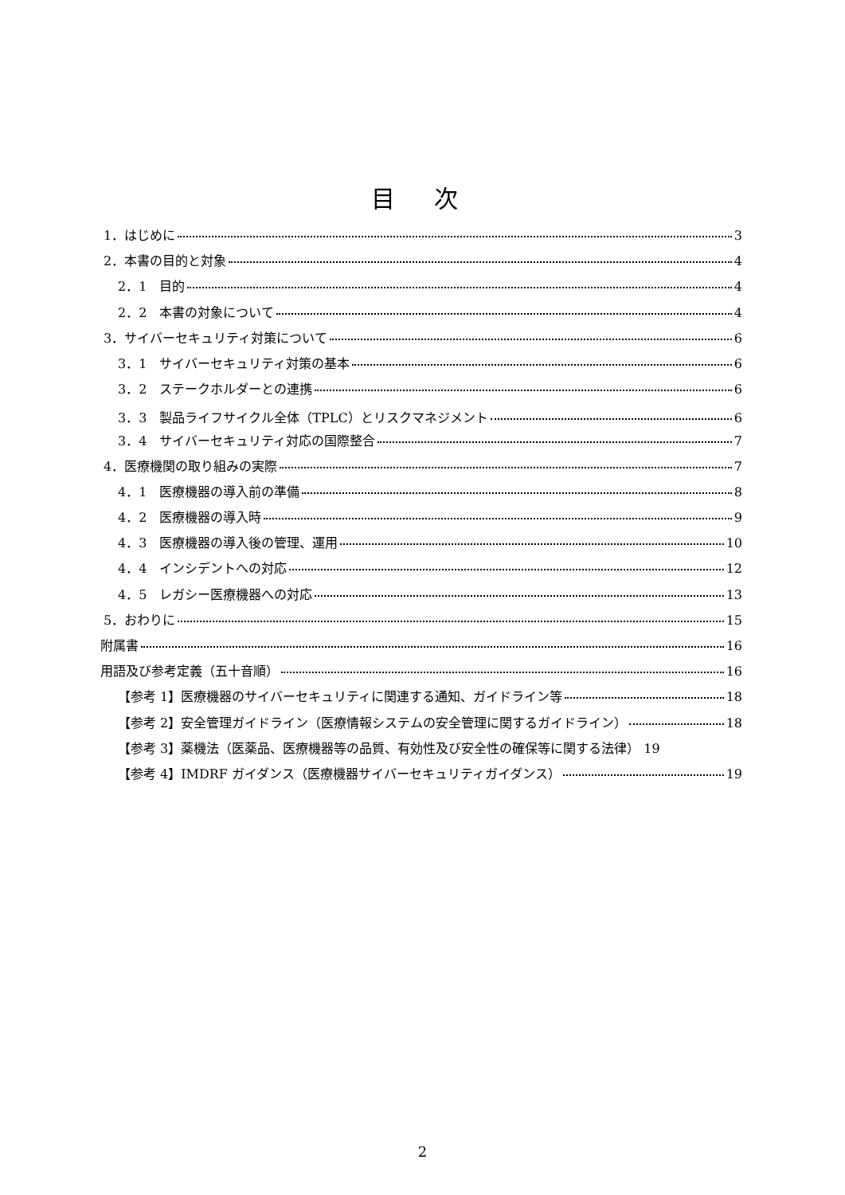目 次
1．はじめに 3
2．本書の目的と対象 4
2．1　目的 4
2．2　本書の対象について 4
3．サイバーセキュリティ対策について 6
3．1　サイバーセキュリティ対策の基本 6
3．2　ステークホルダーとの連携 6
3．3　製品ライフサイクル全体（TPLC）とリスクマネジメント 6
3．4　サイバーセキュリティ対応の国際整合 7
4．医療機関の取り組みの実際 7
4．1　医療機器の導入前の準備 8
4．2　医療機器の導入時 9
4．3　医療機器の導入後の管理、運用 10
4．4　インシデントへの対応 12
4．5　レガシー医療機器への対応 13
5．おわりに 15
附属書 16
用語及び参考定義（五十音順） 16
【参考 1】医療機器のサイバーセキュリティに関連する通知、ガイドライン等 18
【参考 2】安全管理ガイドライン（医療情報システムの安全管理に関するガイドライン） 18
【参考 3】薬機法（医薬品、医療機器等の品質、有効性及び安全性の確保等に関する法律） 19
【参考 4】IMDRF ガイダンス（医療機器サイバーセキュリティガイダンス） 19
2